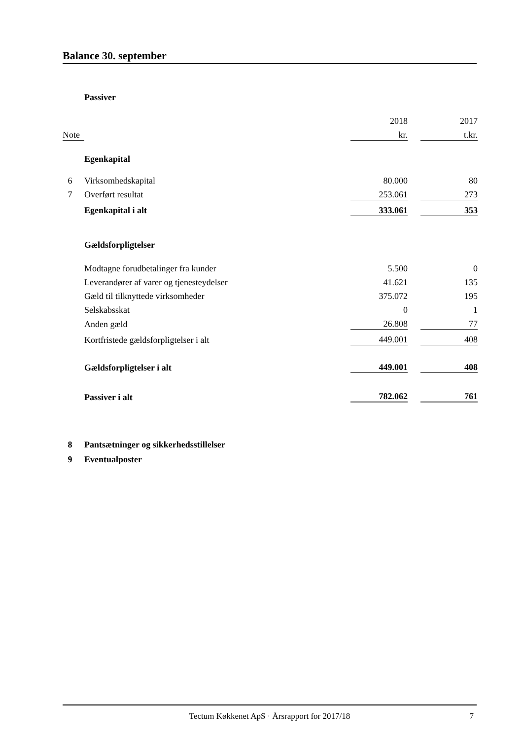Balance 30. september
| | Passiver | | | |
| | | 2018 | | 2017 |
| Note | | kr. | | t.kr. |
| | Egenkapital | | | |
| 6 | Virksomhedskapital | 80.000 | | 80 |
| 7 | Overført resultat | 253.061 | | 273 |
| | Egenkapital i alt | 333.061 | | 353 |
| | Gældsforpligtelser | | | |
| | Modtagne forudbetalinger fra kunder | 5.500 | | 0 |
| | Leverandører af varer og tjenesteydelser | 41.621 | | 135 |
| | Gæld til tilknyttede virksomheder | 375.072 | | 195 |
| | Selskabsskat | 0 | | 1 |
| | Anden gæld | 26.808 | | 77 |
| | Kortfristede gældsforpligtelser i alt | 449.001 | | 408 |
| | Gældsforpligtelser i alt | 449.001 | | 408 |
| | Passiver i alt | 782.062 | | 761 |
| 8 | Pantsætninger og sikkerhedsstillelser | | | |
| 9 | Eventualposter | | | |
Tectum Køkkenet ApS · Årsrapport for 2017/18 7